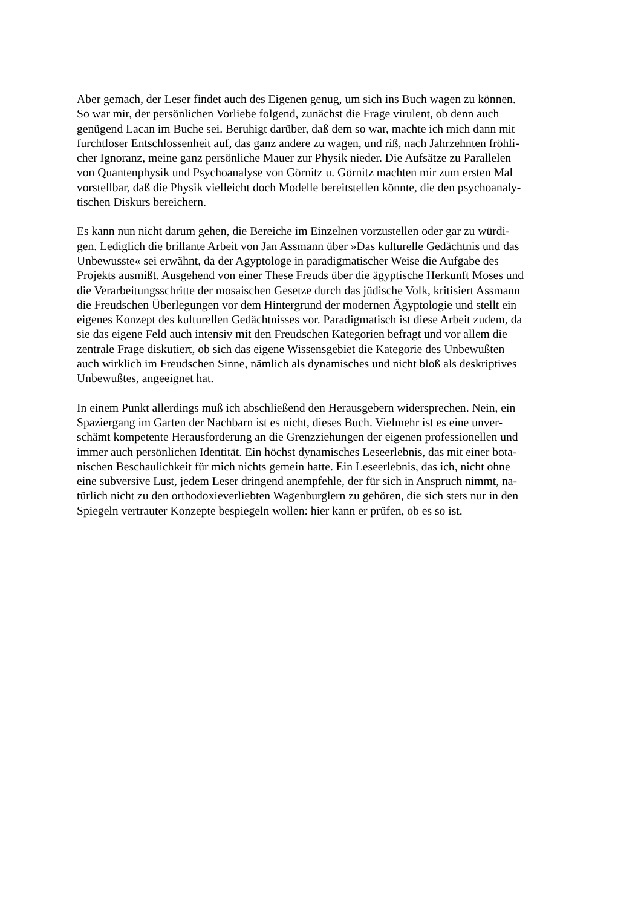Aber gemach, der Leser findet auch des Eigenen genug, um sich ins Buch wagen zu können.
So war mir, der persönlichen Vorliebe folgend, zunächst die Frage virulent, ob denn auch
genügend Lacan im Buche sei. Beruhigt darüber, daß dem so war, machte ich mich dann mit
furchtloser Entschlossenheit auf, das ganz andere zu wagen, und riß, nach Jahrzehnten fröhli-
cher Ignoranz, meine ganz persönliche Mauer zur Physik nieder. Die Aufsätze zu Parallelen
von Quantenphysik und Psychoanalyse von Görnitz u. Görnitz machten mir zum ersten Mal
vorstellbar, daß die Physik vielleicht doch Modelle bereitstellen könnte, die den psychoanaly-
tischen Diskurs bereichern.
Es kann nun nicht darum gehen, die Bereiche im Einzelnen vorzustellen oder gar zu würdi-
gen. Lediglich die brillante Arbeit von Jan Assmann über »Das kulturelle Gedächtnis und das
Unbewusste« sei erwähnt, da der Agyptologe in paradigmatischer Weise die Aufgabe des
Projekts ausmißt. Ausgehend von einer These Freuds über die ägyptische Herkunft Moses und
die Verarbeitungsschritte der mosaischen Gesetze durch das jüdische Volk, kritisiert Assmann
die Freudschen Überlegungen vor dem Hintergrund der modernen Ägyptologie und stellt ein
eigenes Konzept des kulturellen Gedächtnisses vor. Paradigmatisch ist diese Arbeit zudem, da
sie das eigene Feld auch intensiv mit den Freudschen Kategorien befragt und vor allem die
zentrale Frage diskutiert, ob sich das eigene Wissensgebiet die Kategorie des Unbewußten
auch wirklich im Freudschen Sinne, nämlich als dynamisches und nicht bloß als deskriptives
Unbewußtes, angeeignet hat.
In einem Punkt allerdings muß ich abschließend den Herausgebern widersprechen. Nein, ein
Spaziergang im Garten der Nachbarn ist es nicht, dieses Buch. Vielmehr ist es eine unver-
schämt kompetente Herausforderung an die Grenzziehungen der eigenen professionellen und
immer auch persönlichen Identität. Ein höchst dynamisches Leseerlebnis, das mit einer bota-
nischen Beschaulichkeit für mich nichts gemein hatte. Ein Leseerlebnis, das ich, nicht ohne
eine subversive Lust, jedem Leser dringend anempfehle, der für sich in Anspruch nimmt, na-
türlich nicht zu den orthodoxieverliebten Wagenburglern zu gehören, die sich stets nur in den
Spiegeln vertrauter Konzepte bespiegeln wollen: hier kann er prüfen, ob es so ist.